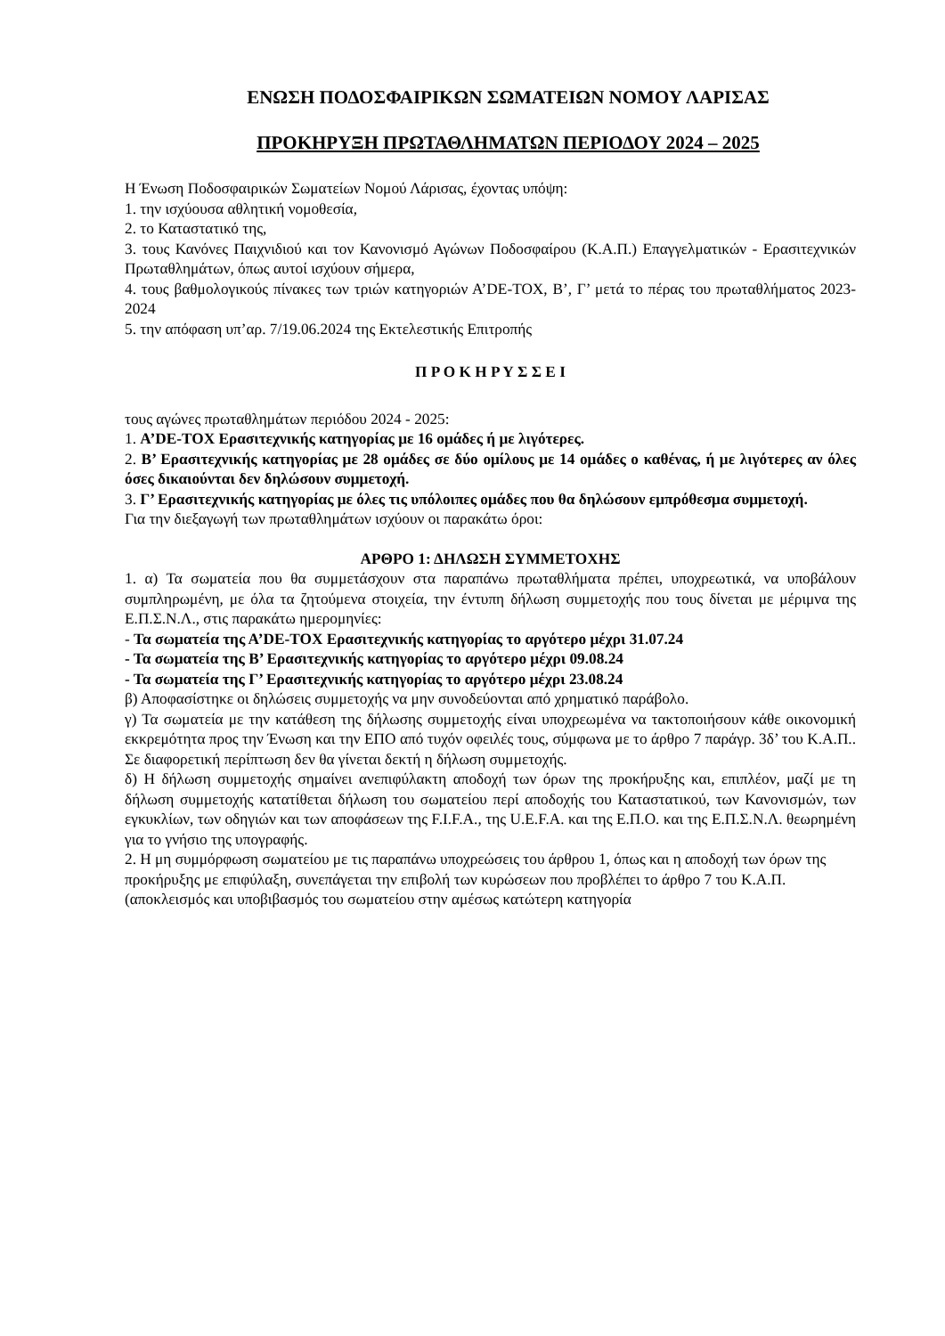ΕΝΩΣΗ ΠΟΔΟΣΦΑΙΡΙΚΩΝ ΣΩΜΑΤΕΙΩΝ ΝΟΜΟΥ ΛΑΡΙΣΑΣ
ΠΡΟΚΗΡΥΞΗ ΠΡΩΤΑΘΛΗΜΑΤΩΝ ΠΕΡΙΟΔΟΥ 2024 – 2025
Η Ένωση Ποδοσφαιρικών Σωματείων Νομού Λάρισας, έχοντας υπόψη:
1. την ισχύουσα αθλητική νομοθεσία,
2. το Καταστατικό της,
3. τους Κανόνες Παιχνιδιού και τον Κανονισμό Αγώνων Ποδοσφαίρου (Κ.Α.Π.) Επαγγελματικών - Ερασιτεχνικών Πρωταθλημάτων, όπως αυτοί ισχύουν σήμερα,
4. τους βαθμολογικούς πίνακες των τριών κατηγοριών Α’DE-TOX, Β’, Γ’ μετά το πέρας του πρωταθλήματος 2023-2024
5. την απόφαση υπ’αρ. 7/19.06.2024 της Εκτελεστικής Επιτροπής
Π Ρ Ο Κ Η Ρ Υ Σ Σ Ε Ι
τους αγώνες πρωταθλημάτων περιόδου 2024 - 2025:
1. Α’DE-TOX Ερασιτεχνικής κατηγορίας με 16 ομάδες ή με λιγότερες.
2. Β’ Ερασιτεχνικής κατηγορίας με 28 ομάδες σε δύο ομίλους με 14 ομάδες ο καθένας, ή με λιγότερες αν όλες όσες δικαιούνται δεν δηλώσουν συμμετοχή.
3. Γ’ Ερασιτεχνικής κατηγορίας με όλες τις υπόλοιπες ομάδες που θα δηλώσουν εμπρόθεσμα συμμετοχή.
Για την διεξαγωγή των πρωταθλημάτων ισχύουν οι παρακάτω όροι:
ΑΡΘΡΟ 1: ΔΗΛΩΣΗ ΣΥΜΜΕΤΟΧΗΣ
1. α) Τα σωματεία που θα συμμετάσχουν στα παραπάνω πρωταθλήματα πρέπει, υποχρεωτικά, να υποβάλουν συμπληρωμένη, με όλα τα ζητούμενα στοιχεία, την έντυπη δήλωση συμμετοχής που τους δίνεται με μέριμνα της Ε.Π.Σ.Ν.Λ., στις παρακάτω ημερομηνίες:
- Τα σωματεία της Α’DE-TOX Ερασιτεχνικής κατηγορίας το αργότερο μέχρι 31.07.24
- Τα σωματεία της Β’ Ερασιτεχνικής κατηγορίας το αργότερο μέχρι 09.08.24
- Τα σωματεία της Γ’ Ερασιτεχνικής κατηγορίας το αργότερο μέχρι 23.08.24
β) Αποφασίστηκε οι δηλώσεις συμμετοχής να μην συνοδεύονται από χρηματικό παράβολο.
γ) Τα σωματεία με την κατάθεση της δήλωσης συμμετοχής είναι υποχρεωμένα να τακτοποιήσουν κάθε οικονομική εκκρεμότητα προς την Ένωση και την ΕΠΟ από τυχόν οφειλές τους, σύμφωνα με το άρθρο 7 παράγρ. 3δ’ του Κ.Α.Π.. Σε διαφορετική περίπτωση δεν θα γίνεται δεκτή η δήλωση συμμετοχής.
δ) Η δήλωση συμμετοχής σημαίνει ανεπιφύλακτη αποδοχή των όρων της προκήρυξης και, επιπλέον, μαζί με τη δήλωση συμμετοχής κατατίθεται δήλωση του σωματείου περί αποδοχής του Καταστατικού, των Κανονισμών, των εγκυκλίων, των οδηγιών και των αποφάσεων της F.I.F.A., της U.E.F.A. και της Ε.Π.Ο. και της Ε.Π.Σ.Ν.Λ. θεωρημένη για το γνήσιο της υπογραφής.
2. Η μη συμμόρφωση σωματείου με τις παραπάνω υποχρεώσεις του άρθρου 1, όπως και η αποδοχή των όρων της προκήρυξης με επιφύλαξη, συνεπάγεται την επιβολή των κυρώσεων που προβλέπει το άρθρο 7 του Κ.Α.Π. (αποκλεισμός και υποβιβασμός του σωματείου στην αμέσως κατώτερη κατηγορία